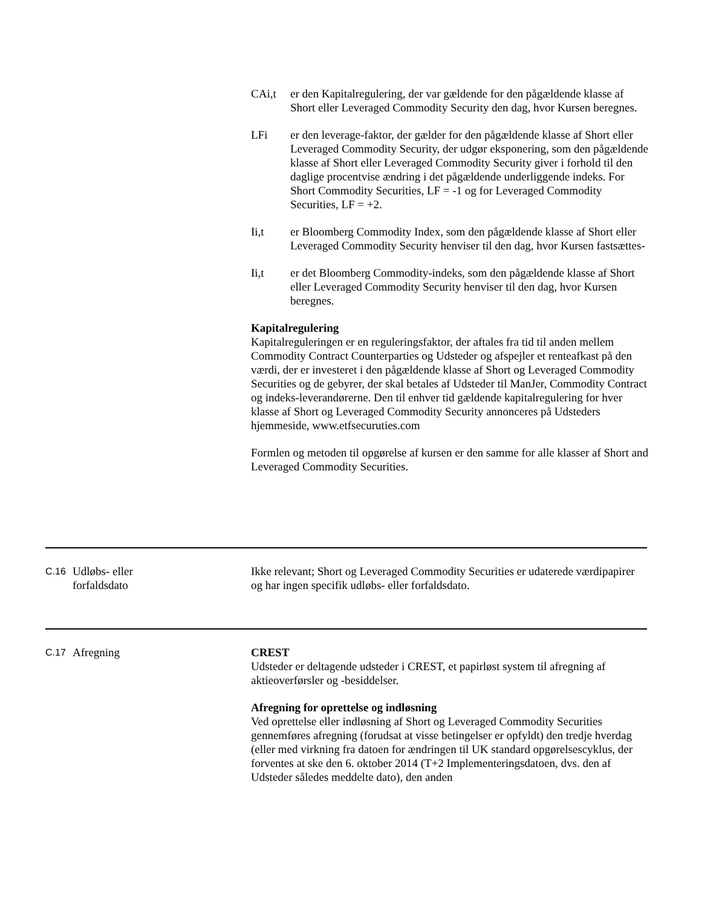CAi,t er den Kapitalregulering, der var gældende for den pågældende klasse af Short eller Leveraged Commodity Security den dag, hvor Kursen beregnes.
LFi er den leverage-faktor, der gælder for den pågældende klasse af Short eller Leveraged Commodity Security, der udgør eksponering, som den pågældende klasse af Short eller Leveraged Commodity Security giver i forhold til den daglige procentvise ændring i det pågældende underliggende indeks. For Short Commodity Securities, LF = -1 og for Leveraged Commodity Securities, LF = +2.
Ii,t er Bloomberg Commodity Index, som den pågældende klasse af Short eller Leveraged Commodity Security henviser til den dag, hvor Kursen fastsættes-
Ii,t er det Bloomberg Commodity-indeks, som den pågældende klasse af Short eller Leveraged Commodity Security henviser til den dag, hvor Kursen beregnes.
Kapitalregulering
Kapitalreguleringen er en reguleringsfaktor, der aftales fra tid til anden mellem Commodity Contract Counterparties og Udsteder og afspejler et renteafkast på den værdi, der er investeret i den pågældende klasse af Short og Leveraged Commodity Securities og de gebyrer, der skal betales af Udsteder til ManJer, Commodity Contract og indeks-leverandørerne. Den til enhver tid gældende kapitalregulering for hver klasse af Short og Leveraged Commodity Security annonceres på Udsteders hjemmeside, www.etfsecuruties.com
Formlen og metoden til opgørelse af kursen er den samme for alle klasser af Short and Leveraged Commodity Securities.
C.16
Udløbs- eller
forfaldsdato
Ikke relevant; Short og Leveraged Commodity Securities er udaterede værdipapirer og har ingen specifik udløbs- eller forfaldsdato.
C.17
Afregning CREST
Udsteder er deltagende udsteder i CREST, et papirløst system til afregning af aktieoverførsler og -besiddelser.
Afregning for oprettelse og indløsning
Ved oprettelse eller indløsning af Short og Leveraged Commodity Securities gennemføres afregning (forudsat at visse betingelser er opfyldt) den tredje hverdag (eller med virkning fra datoen for ændringen til UK standard opgørelsescyklus, der forventes at ske den 6. oktober 2014 (T+2 Implementeringsdatoen, dvs. den af Udsteder således meddelte dato), den anden